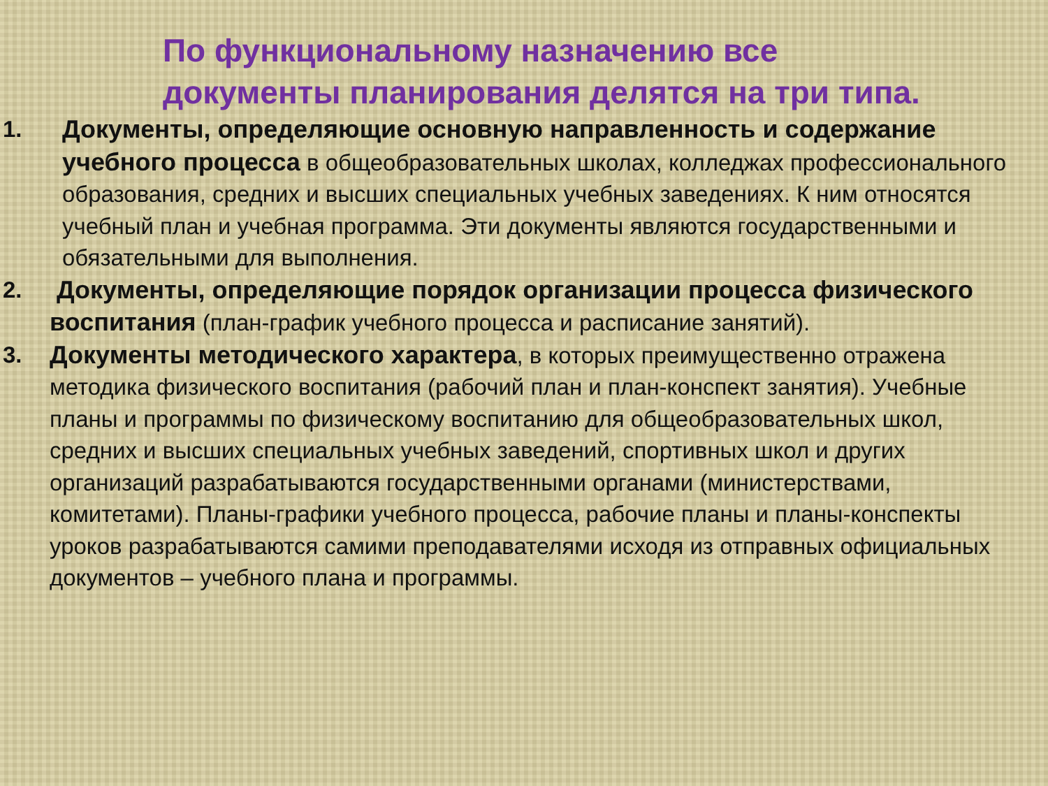По функциональному назначению все документы планирования делятся на три типа.
1. Документы, определяющие основную направленность и содержание учебного процесса в общеобразовательных школах, колледжах профессионального образования, средних и высших специальных учебных заведениях. К ним относятся учебный план и учебная программа. Эти документы являются государственными и обязательными для выполнения.
2. Документы, определяющие порядок организации процесса физического воспитания (план-график учебного процесса и расписание занятий).
3. Документы методического характера, в которых преимущественно отражена методика физического воспитания (рабочий план и план-конспект занятия). Учебные планы и программы по физическому воспитанию для общеобразовательных школ, средних и высших специальных учебных заведений, спортивных школ и других организаций разрабатываются государственными органами (министерствами, комитетами). Планы-графики учебного процесса, рабочие планы и планы-конспекты уроков разрабатываются самими преподавателями исходя из отправных официальных документов – учебного плана и программы.